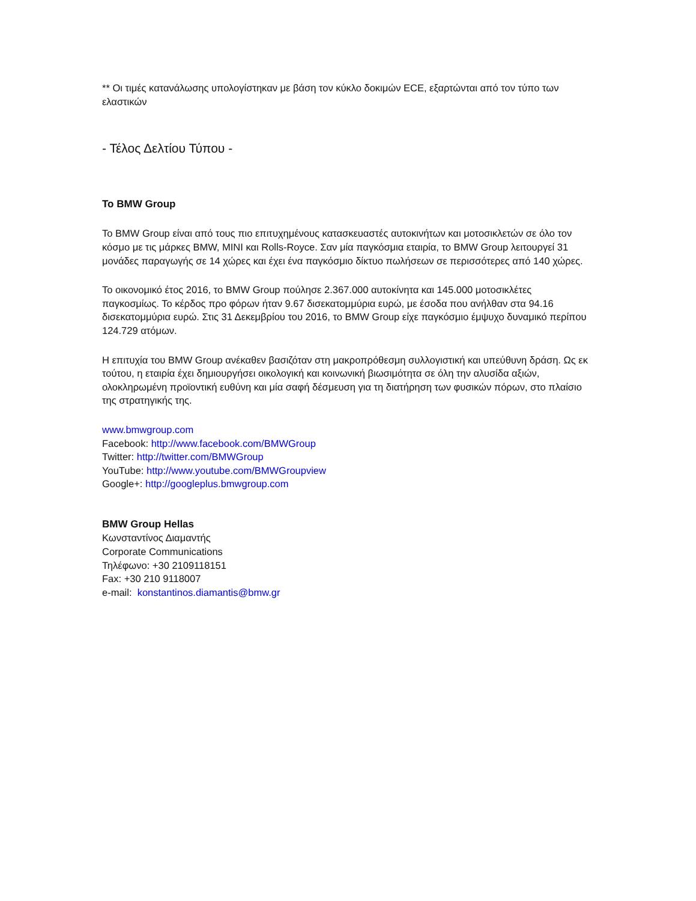** Οι τιμές κατανάλωσης υπολογίστηκαν με βάση τον κύκλο δοκιμών ECE, εξαρτώνται από τον τύπο των ελαστικών
- Τέλος Δελτίου Τύπου -
Το BMW Group
Το BMW Group είναι από τους πιο επιτυχημένους κατασκευαστές αυτοκινήτων και μοτοσικλετών σε όλο τον κόσμο με τις μάρκες BMW, MINI και Rolls-Royce. Σαν μία παγκόσμια εταιρία, το BMW Group λειτουργεί 31 μονάδες παραγωγής σε 14 χώρες και έχει ένα παγκόσμιο δίκτυο πωλήσεων σε περισσότερες από 140 χώρες.
Το οικονομικό έτος 2016, το BMW Group πούλησε 2.367.000 αυτοκίνητα και 145.000 μοτοσικλέτες παγκοσμίως. Το κέρδος προ φόρων ήταν 9.67 δισεκατομμύρια ευρώ, με έσοδα που ανήλθαν στα 94.16 δισεκατομμύρια ευρώ. Στις 31 Δεκεμβρίου του 2016, το BMW Group είχε παγκόσμιο έμψυχο δυναμικό περίπου 124.729 ατόμων.
Η επιτυχία του BMW Group ανέκαθεν βασιζόταν στη μακροπρόθεσμη συλλογιστική και υπεύθυνη δράση. Ως εκ τούτου, η εταιρία έχει δημιουργήσει οικολογική και κοινωνική βιωσιμότητα σε όλη την αλυσίδα αξιών, ολοκληρωμένη προϊοντική ευθύνη και μία σαφή δέσμευση για τη διατήρηση των φυσικών πόρων, στο πλαίσιο της στρατηγικής της.
www.bmwgroup.com
Facebook: http://www.facebook.com/BMWGroup
Twitter: http://twitter.com/BMWGroup
YouTube: http://www.youtube.com/BMWGroupview
Google+: http://googleplus.bmwgroup.com
BMW Group Hellas
Κωνσταντίνος Διαμαντής
Corporate Communications
Τηλέφωνο: +30 2109118151
Fax: +30 210 9118007
e-mail: konstantinos.diamantis@bmw.gr